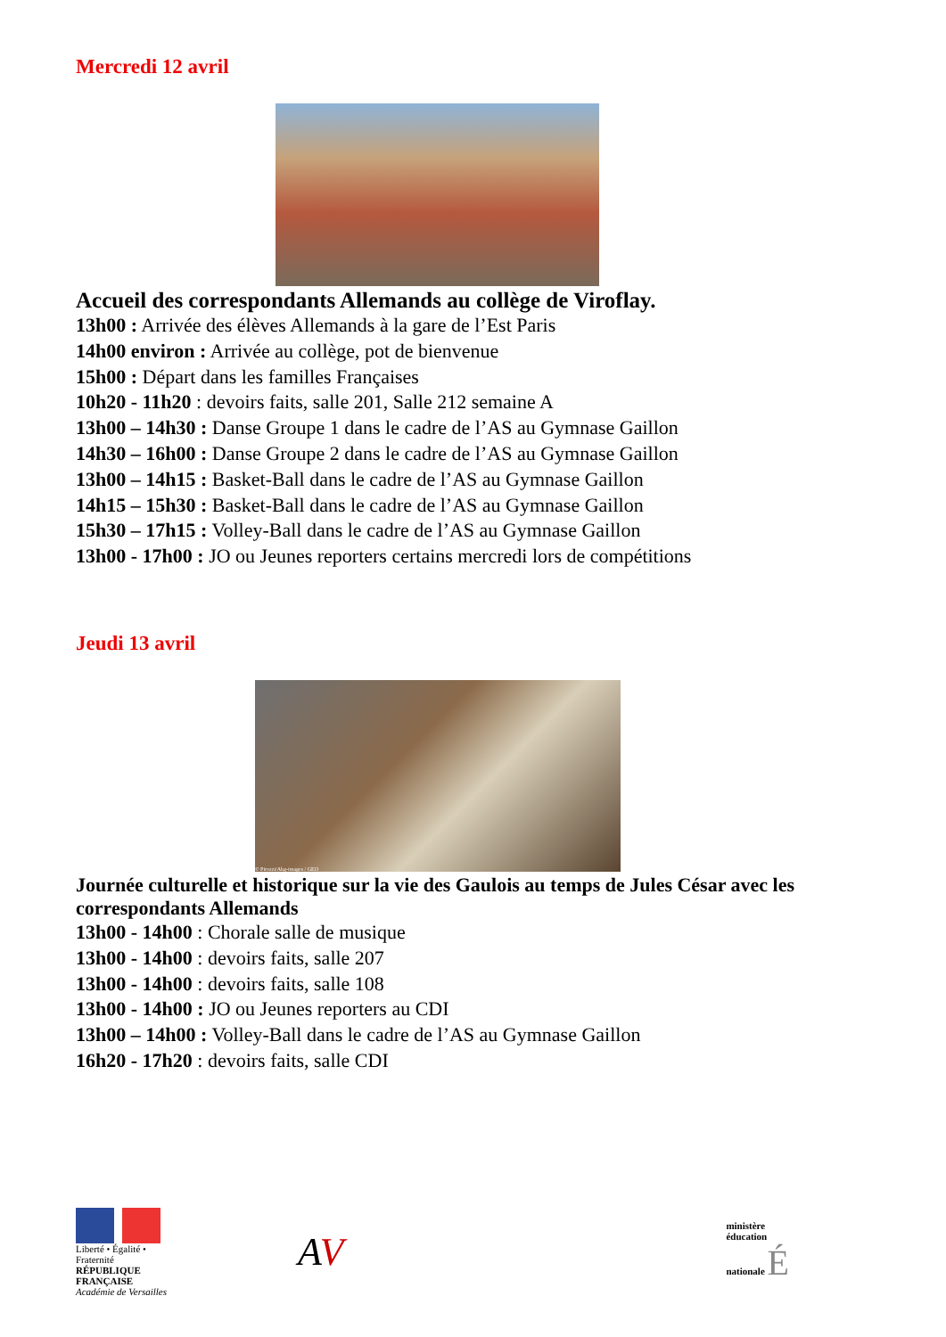Mercredi 12 avril
Accueil des correspondants Allemands au collège de Viroflay.
13h00 : Arrivée des élèves Allemands à la gare de l’Est Paris
14h00 environ : Arrivée au collège, pot de bienvenue
15h00 : Départ dans les familles Françaises
10h20 - 11h20 : devoirs faits, salle 201, Salle 212 semaine A
13h00 – 14h30 : Danse Groupe 1 dans le cadre de l’AS au Gymnase Gaillon
14h30 – 16h00 : Danse Groupe 2 dans le cadre de l’AS au Gymnase Gaillon
13h00 – 14h15 : Basket-Ball dans le cadre de l’AS au Gymnase Gaillon
14h15 – 15h30 : Basket-Ball dans le cadre de l’AS au Gymnase Gaillon
15h30 – 17h15 : Volley-Ball dans le cadre de l’AS au Gymnase Gaillon
13h00 - 17h00 : JO ou Jeunes reporters certains mercredi lors de compétitions
Jeudi 13 avril
© Pirozzi/Akg-images / GEO
Journée culturelle et historique sur la vie des Gaulois au temps de Jules César avec les correspondants Allemands
13h00 - 14h00 : Chorale salle de musique
13h00 - 14h00 : devoirs faits, salle 207
13h00 - 14h00 : devoirs faits, salle 108
13h00 - 14h00 : JO ou Jeunes reporters au CDI
13h00 – 14h00 : Volley-Ball dans le cadre de l’AS au Gymnase Gaillon
16h20 - 17h20 : devoirs faits, salle CDI
Liberté • Égalité • Fraternité
RÉPUBLIQUE FRANÇAISE
Académie de Versailles
AV
ministère
éducation
nationale É